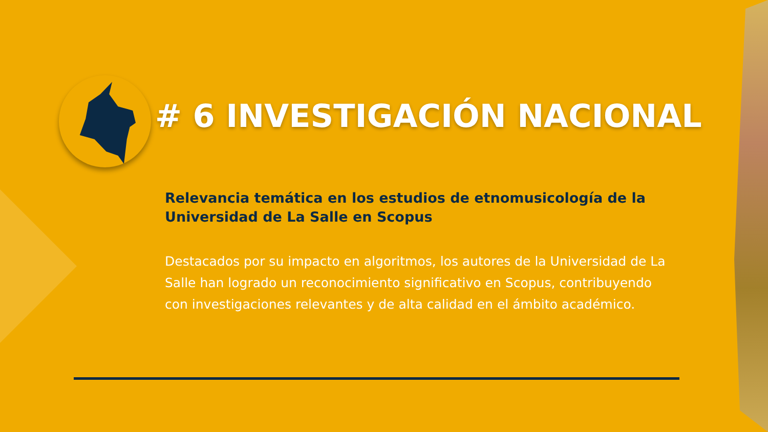# 6 INVESTIGACIÓN NACIONAL
Relevancia temática en los estudios de etnomusicología de la Universidad de La Salle en Scopus
Destacados por su impacto en algoritmos, los autores de la Universidad de La Salle han logrado un reconocimiento significativo en Scopus, contribuyendo con investigaciones relevantes y de alta calidad en el ámbito académico.